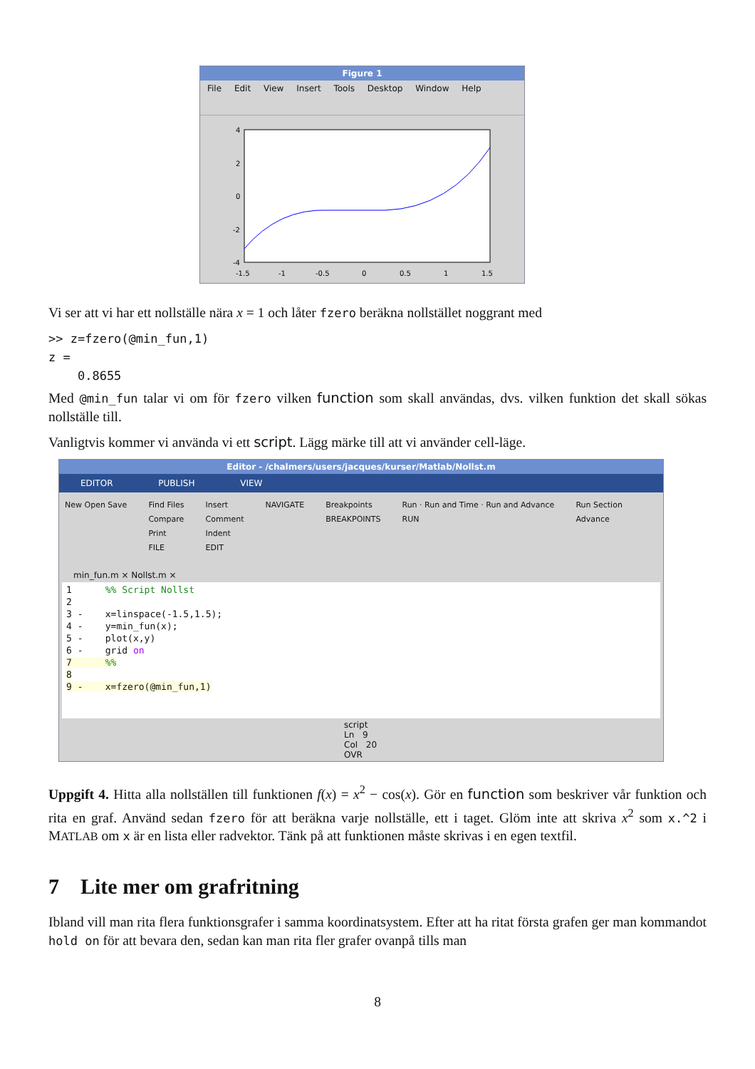Figure 1
File Edit View Insert Tools Desktop Window Help
4
2
0
-2
-4
-1.5
-1
-0.5
0
0.5
1
1.5
Vi ser att vi har ett nollställe nära x = 1 och låter fzero beräkna nollstället noggrant med
>> z=fzero(@min_fun,1)
z =
    0.8655
Med @min_fun talar vi om för fzero vilken function som skall användas, dvs. vilken funktion det skall sökas nollställe till.
Vanligtvis kommer vi använda vi ett script. Lägg märke till att vi använder cell-läge.
Editor - /chalmers/users/jacques/kurser/Matlab/Nollst.m
EDITOR PUBLISH VIEW
New Open Save Find Files
Compare
Print
FILE
Insert
Comment
Indent
EDIT
NAVIGATE Breakpoints
BREAKPOINTS
Run · Run and Time · Run and Advance
RUN
Run Section
Advance
min_fun.m × Nollst.m ×
1      %% Script Nollst
2
3 -    x=linspace(-1.5,1.5);
4 -    y=min_fun(x);
5 -    plot(x,y)
6 -    grid on
7      %%
8
9 -    x=fzero(@min_fun,1)
script Ln 9 Col 20 OVR
Uppgift 4. Hitta alla nollställen till funktionen f(x) = x<sup>2</sup> − cos(x). Gör en function som beskriver vår funktion och rita en graf. Använd sedan fzero för att beräkna varje nollställe, ett i taget. Glöm inte att skriva x<sup>2</sup> som x.^2 i MATLAB om x är en lista eller radvektor. Tänk på att funktionen måste skrivas i en egen textfil.
7 Lite mer om grafritning
Ibland vill man rita flera funktionsgrafer i samma koordinatsystem. Efter att ha ritat första grafen ger man kommandot hold on för att bevara den, sedan kan man rita fler grafer ovanpå tills man
8